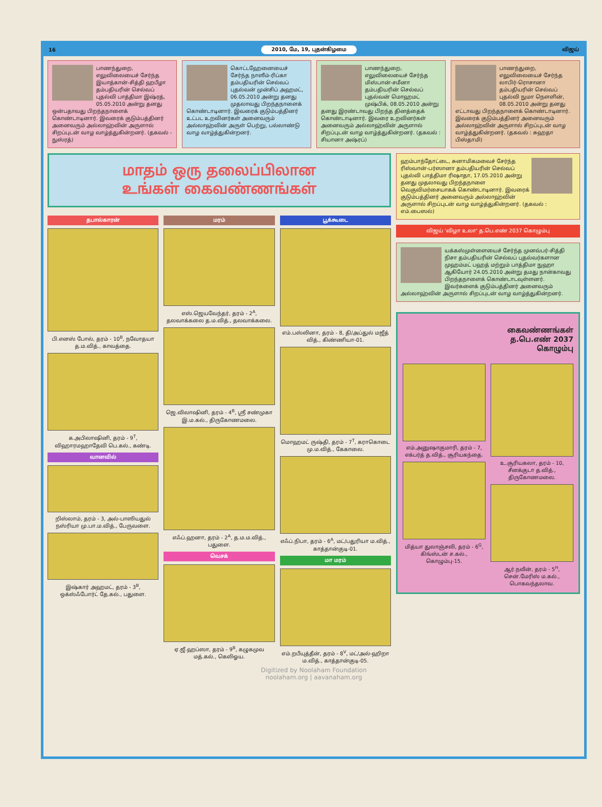16 2010, மே, 19, புதன்கிழமை விஜய்
பாணந்துறை, எலுவிலையைச் சேர்ந்த இயாத்கான்-சித்தி ஹபீழா தம்பதியரின் செல்வப் புதல்வி பாத்திமா இஷ்ரத், 05.05.2010 அன்று தனது ஒன்பதாவது பிறந்தநாளைக் கொண்டாடினார். இவரைக் குடும்பத்தினர் அனைவரும் அல்லாஹ்வின் அருளால் சிறப்புடன் வாழ வாழ்த்துகின்றனர். (தகவல் - நுஸ்ரத்)
கொட்டஹேனையைச் சேர்ந்த நாஸீம்-ரிப்கா தம்பதியரின் செல்வப் புதல்வன் முன்சிப் அஹமட், 06.05.2010 அன்று தனது முதலாவது பிறந்தநாளைக் கொண்டாடினார். இவரைக் குடும்பத்தினர் உட்பட உறவினர்கள் அனைவரும் அல்லாஹ்வின் அருள் பெற்று, பல்லாண்டு வாழ வாழ்த்துகின்றனர்.
பாணந்துறை, எலுவிலையைச் சேர்ந்த மிஸ்பான்-சமீனா தம்பதியரின் செல்வப் புதல்வன் மொஹமட் முஷ்பிக், 08.05.2010 அன்று தனது இரண்டாவது பிறந்த தினத்தைக் கொண்டாடினார். இவரை உறவினர்கள் அனைவரும் அல்லாஹ்வின் அருளால் சிறப்புடன் வாழ வாழ்த்துகின்றனர். (தகவல் : சியானா அஷ்ரப்)
பாணந்துறை, எலுவிலையைச் சேர்ந்த லாபிர்-ரொசானா தம்பதியரின் செல்வப் புதல்வி நுமா நௌளின், 08.05.2010 அன்று தனது எட்டாவது பிறந்தநாளைக் கொண்டாடினார். இவரைக் குடும்பத்தினர் அனைவரும் அல்லாஹ்வின் அருளால் சிறப்புடன் வாழ வாழ்த்துகின்றனர். (தகவல் : சுஹதா பிஸ்தாமி)
மாதம் ஒரு தலைப்பிலான
உங்கள் கைவண்ணங்கள்
தபால்காரன்
பி.எனஸ் போல், தரம் - 10<sup>B</sup>, நவோதயா த.ம.வித்., காவத்தை.
க.அபிலாஷினி, தரம் - 9<sup>T</sup>, விஹாரமஹாதேவி பெ.கல்., கண்டி.
வானவில்
றிஸ்லாம், தரம் - 3, அல்-பாஸியதுல் நஸ்ரியா மு.பா.ம.வித்., பேருவளை.
இஷ்கார் அஹமட், தரம் - 3<sup>B</sup>, ஒக்ஸ்ஃபோர்ட் தே.கல்., பதுளை.
மரம்
எஸ்.ஜெயவேந்தர், தரம் - 2<sup>A</sup>, தலவாக்கலை த.ம.வித்., தலவாக்கலை.
ஜெ.விலாஷினி, தரம் - 4<sup>B</sup>, ஸ்ரீ சண்முகா இ.ம.கல்., திருகோணமலை.
எஃப்.ஹனா, தரம் - 2<sup>A</sup>, த.ம.ம.வித்., பதுளை.
வெசக்
ஏ.ஜீ.ஹப்ஸா, தரம் - 9<sup>B</sup>, கழுகமுவ மத்.கல்., கெலிஓய.
பூக்கூடை
எம்.பஸ்லினா, தரம் - 8, தி/அப்துல் மஜீத் வித்., கிண்ணியா-01.
மொஹமட் ருஷ்தி, தரம் - 7<sup>T</sup>, கராகொடை மு.ம.வித்., கேகாலை.
எஃப்.நிபா, தரம் - 6<sup>A</sup>, மட்/பதுரியா ம.வித்., காத்தான்குடி-01.
மா மரம்
எம்.றபீயுத்தீன், தரம் - 8<sup>V</sup>, மட்/அல்-ஹிறா ம.வித்., காத்தான்குடி-05.
ஹம்பாந்தோட்டை, சுனாமிகமவைச் சேர்ந்த ரிஸ்வான்-பர்ஸானா தம்பதியரின் செல்வப் புதல்வி பாத்திமா ரிஷாதா, 17.05.2010 அன்று தனது முதலாவது பிறந்தநாளை வெகுவிமர்சையாகக் கொண்டாடினார். இவரைக் குடும்பத்தினர் அனைவரும் அல்லாஹ்வின் அருளால் சிறப்புடன் வாழ வாழ்த்துகின்றனர். (தகவல் : எம்.பைஸல்)
விஜய் 'விழா உலா' த.பெ.எண் 2037 கொழும்பு
யக்கஸ்முள்ளையைச் சேர்ந்த முனவ்பர்-சித்தி நிசா தம்பதியரின் செல்வப் புதல்வர்களான முஹம்மட் பஹத் மற்றும் பாத்திமா நுஹா ஆகியோர் 24.05.2010 அன்று தமது நான்காவது பிறந்தநாளைக் கொண்டாடவுள்ளனர். இவர்களைக் குடும்பத்தினர் அனைவரும் அல்லாஹ்வின் அருளால் சிறப்புடன் வாழ வாழ்த்துகின்றனர்.
கைவண்ணங்கள்
த.பெ.எண் 2037
கொழும்பு
எம்.அனுஷாகுமாரி, தரம் - 7, எக்பர்த் த.வித்., சூரியகந்தை.
மித்யா துலாஞ்சலி, தரம் - 6<sup>G</sup>, கிங்ஸ்டன் ச.கல்., கொழும்பு-15.
உ.சூரியகலா, தரம் - 10, சீனக்குடா த.வித்., திருகோணமலை.
ஆர்.நவீன், தரம் - 5<sup>H</sup>, சென்.மேரிஸ் ம.கல்., பொகவந்தலாவ.
Digitized by Noolaham Foundation
noolaham.org | aavanaham.org